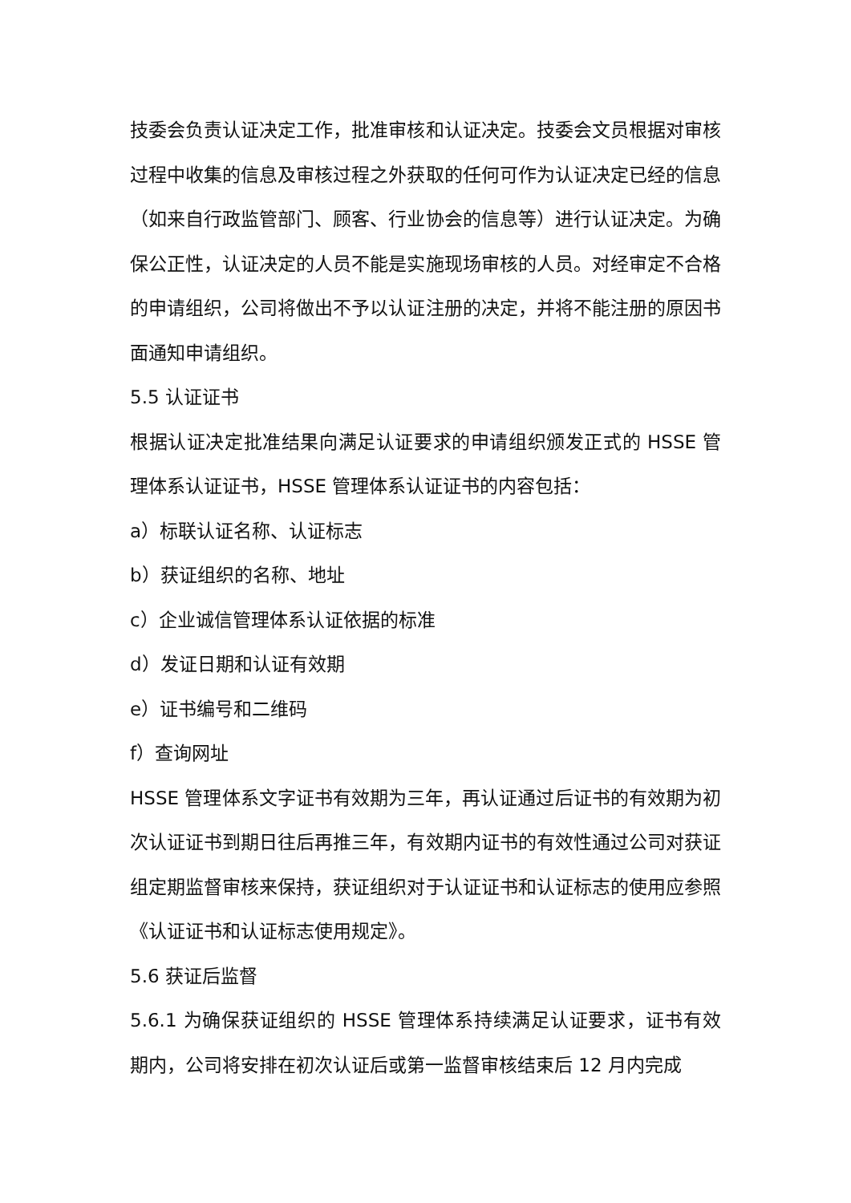技委会负责认证决定工作，批准审核和认证决定。技委会文员根据对审核过程中收集的信息及审核过程之外获取的任何可作为认证决定已经的信息（如来自行政监管部门、顾客、行业协会的信息等）进行认证决定。为确保公正性，认证决定的人员不能是实施现场审核的人员。对经审定不合格的申请组织，公司将做出不予以认证注册的决定，并将不能注册的原因书面通知申请组织。
5.5 认证证书
根据认证决定批准结果向满足认证要求的申请组织颁发正式的 HSSE 管理体系认证证书，HSSE 管理体系认证证书的内容包括：
a）标联认证名称、认证标志
b）获证组织的名称、地址
c）企业诚信管理体系认证依据的标准
d）发证日期和认证有效期
e）证书编号和二维码
f）查询网址
HSSE 管理体系文字证书有效期为三年，再认证通过后证书的有效期为初次认证证书到期日往后再推三年，有效期内证书的有效性通过公司对获证组定期监督审核来保持，获证组织对于认证证书和认证标志的使用应参照《认证证书和认证标志使用规定》。
5.6 获证后监督
5.6.1 为确保获证组织的 HSSE 管理体系持续满足认证要求，证书有效期内，公司将安排在初次认证后或第一监督审核结束后 12 月内完成